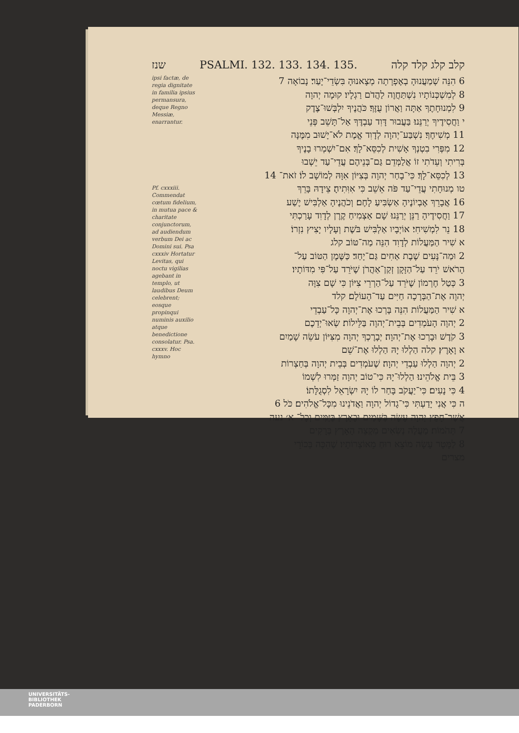שנז PSALMI. 132. 133. 134. 135. קלב קלג קלד קלה
ipsi factæ, de regia dignitate in familia ipsius permansura, deque Regno Messiæ, enarrantur.
Pf. cxxxiii. Commendat cœtum fidelium, in mutua pace & charitate conjunctorum, ad audiendum verbum Dei ac Domini sui. Psa cxxxiv Hortatur Levitas, qui noctu vigilias agebant in templo, ut laudibus Deum celebrent; eosque propinqui numinis auxilio atque benedictione consolatur. Psa. cxxxv. Hoc hymno
6 הִנֵּה שְׁמַעֲנוּהָ בְאֶפְרָתָה מְצָאנוּהָ בִּשְׂדֵי־יָעַר׃ נָבוֹאָה 7
8 לְמִשְׁכְּנוֹתָיו נִשְׁתַּחֲוֶה לַהֲדֹם רַגְלָיו׃ קוּמָה יְהוָה
9 לִמְנוּחָתֶךָ אַתָּה וַאֲרוֹן עֻזֶּךָ׃ כֹּהֲנֶיךָ יִלְבְּשׁוּ־צֶדֶק
י וַחֲסִידֶיךָ יְרַנֵּנוּ׃ בַּעֲבוּר דָּוִד עַבְדֶּךָ אַל־תָּשֵׁב פְּנֵי
11 מְשִׁיחֶךָ׃ נִשְׁבַּע־יְהוָה לְדָוִד אֱמֶת לֹא־יָשׁוּב מִמֶּנָּה
12 מִפְּרִי בִטְנְךָ אָשִׁית לְכִסֵּא־לָךְ׃ אִם־יִשְׁמְרוּ בָנֶיךָ
בְּרִיתִי וְעֵדֹתִי זוֹ אֲלַמְּדֵם גַּם־בְּנֵיהֶם עֲדֵי־עַד יֵשְׁבוּ
13 לְכִסֵּא־לָךְ׃ כִּי־בָחַר יְהוָה בְּצִיּוֹן אִוָּהּ לְמוֹשָׁב לוֹ׃ זֹאת־ 14
טו מְנוּחָתִי עֲדֵי־עַד פֹּה אֵשֵׁב כִּי אִוִּתִיהָ׃ צֵידָהּ בָּרֵךְ
16 אֲבָרֵךְ אֶבְיוֹנֶיהָ אַשְׂבִּיעַ לָחֶם׃ וְכֹהֲנֶיהָ אַלְבִּישׁ יֶשַׁע
17 וַחֲסִידֶיהָ רַנֵּן יְרַנֵּנוּ׃ שָׁם אַצְמִיחַ קֶרֶן לְדָוִד עָרַכְתִּי
18 נֵר לִמְשִׁיחִי׃ אוֹיְבָיו אַלְבִּישׁ בֹּשֶׁת וְעָלָיו יָצִיץ נִזְרוֹ׃
א שִׁיר הַמַּעֲלוֹת לְדָוִד הִנֵּה מַה־טּוֹב קלג
2 וּמַה־נָּעִים שֶׁבֶת אַחִים גַּם־יָחַד׃ כַּשֶּׁמֶן הַטּוֹב עַל־
הָרֹאשׁ יֹרֵד עַל־הַזָּקָן זְקַן־אַהֲרֹן שֶׁיֹּרֵד עַל־פִּי מִדּוֹתָיו׃
3 כְּטַל חֶרְמוֹן שֶׁיֹּרֵד עַל־הַרְרֵי צִיּוֹן כִּי שָׁם צִוָּה
יְהוָה אֶת־הַבְּרָכָה חַיִּים עַד־הָעוֹלָם׃ קלד
א שִׁיר הַמַּעֲלוֹת הִנֵּה בָּרְכוּ אֶת־יְהוָה כָּל־עַבְדֵי
2 יְהוָה הָעֹמְדִים בְּבֵית־יְהוָה בַּלֵּילוֹת׃ שְׂאוּ־יְדֵכֶם
3 קֹדֶשׁ וּבָרְכוּ אֶת־יְהוָה׃ יְבָרֶכְךָ יְהוָה מִצִּיּוֹן עֹשֵׂה שָׁמַיִם
א וָאָרֶץ׃ קלה הַלְלוּ יָהּ הַלְלוּ אֶת־שֵׁם
2 יְהוָה הַלְלוּ עַבְדֵי יְהוָה׃ שֶׁעֹמְדִים בְּבֵית יְהוָה בְּחַצְרוֹת
3 בֵּית אֱלֹהֵינוּ׃ הַלְלוּ־יָהּ כִּי־טוֹב יְהוָה זַמְּרוּ לִשְׁמוֹ
4 כִּי נָעִים׃ כִּי־יַעֲקֹב בָּחַר לוֹ יָהּ יִשְׂרָאֵל לִסְגֻלָּתוֹ׃
ה כִּי אֲנִי יָדַעְתִּי כִּי־גָדוֹל יְהוָה וַאֲדֹנֵינוּ מִכָּל־אֱלֹהִים׃ כֹּל 6
אֲשֶׁר־חָפֵץ יְהוָה עָשָׂה בַּשָּׁמַיִם וּבָאָרֶץ בַּיַּמִּים וְכָל־ א׳ נעה
7 תְּהֹמוֹת׃ מַעֲלֶה נְשִׂאִים מִקְצֵה הָאָרֶץ בְּרָקִים
8 לַמָּטָר עָשָׂה מוֹצֵא רוּחַ מֵאוֹצְרוֹתָיו׃ שֶׁהִכָּה בְּכוֹרֵי
מצרים
UNIVERSITÄTS-
BIBLIOTHEK
PADERBORN